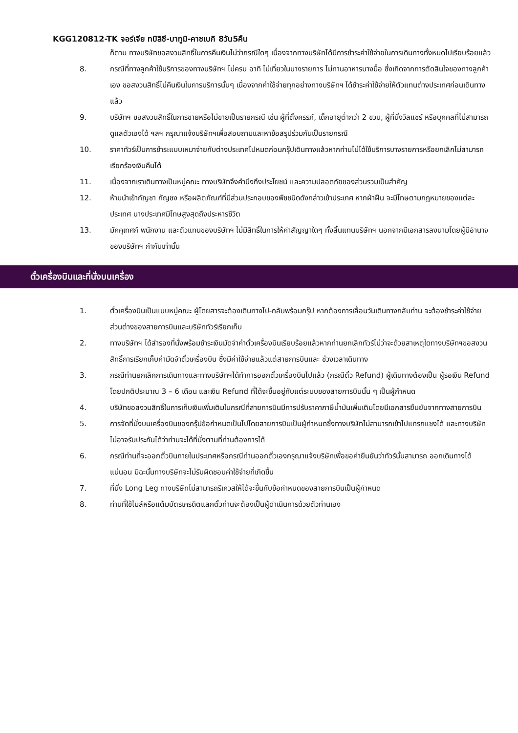KGG120812-TK จอร์เจีย ทบิลิซี-บาทูมิ-คาซเบกิ 8วัน5คืน
ก็ตาม ทางบริษัทขอสงวนสิทธิ์ในการคืนเงินไม่ว่ากรณีใดๆ เนื่องจากทางบริษัทได้มีการชำระค่าใช้จ่ายในการเดินทางทั้งหมดไปเรียบร้อยแล้ว
8. กรณีที่ทางลูกค้าใช้บริการของทางบริษัทฯ ไม่ครบ อาทิ ไม่เที่ยวในบางรายการ ไม่ทานอาหารบางมื้อ ซึ่งเกิดจากการตัดสินใจของทางลูกค้าเอง ขอสงวนสิทธิ์ไม่คืนเงินในการบริการนั้นๆ เนื่องจากค่าใช้จ่ายทุกอย่างทางบริษัทฯ ได้ชำระค่าใช้จ่ายให้ตัวแทนต่างประเทศก่อนเดินทางแล้ว
9. บริษัทฯ ขอสงวนสิทธิ์ในการขายหรือไม่ขายเป็นรายกรณี เช่น ผู้ที่ตั้งครรภ์, เด็กอายุต่ำกว่า 2 ขวบ, ผู้ที่นั่งวิลแชร์ หรือบุคคลที่ไม่สามารถดูแลตัวเองได้ ฯลฯ กรุณาแจ้งบริษัทฯเพื่อสอบถามและหาข้อสรุปร่วมกันเป็นรายกรณี
10. ราคาทัวร์เป็นการชำระแบบเหมาจ่ายกับต่างประเทศไปหมดก่อนกรุ๊ปเดินทางแล้วหากท่านไม่ได้ใช้บริการบางรายการหรือยกเลิกไม่สามารถเรียกร้องเงินคืนได้
11. เนื่องจากเราเดินทางเป็นหมู่คณะ ทางบริษัทจึงคำนึงถึงประโยชน์ และความปลอดภัยของส่วนรวมเป็นสำคัญ
12. ห้ามนำเข้ากัญชา กัญชง หรือผลิตภัณฑ์ที่มีส่วนประกอบของพืชชนิดดังกล่าวเข้าประเทศ หากฝ่าฝืน จะมีโทษตามกฎหมายของแต่ละประเทศ บางประเทศมีโทษสูงสุดถึงประหารชีวิต
13. มัคคุเทศก์ พนักงาน และตัวแทนของบริษัทฯ ไม่มีสิทธิ์ในการให้คำสัญญาใดๆ ทั้งสิ้นแทนบริษัทฯ นอกจากมีเอกสารลงนามโดยผู้มีอำนาจของบริษัทฯ กำกับเท่านั้น
ตั๋วเครื่องบินและที่นั่งบนเครื่อง
1. ตั๋วเครื่องบินเป็นแบบหมู่คณะ ผู้โดยสารจะต้องเดินทางไป-กลับพร้อมกรุ๊ป หากต้องการเลื่อนวันเดินทางกลับท่าน จะต้องชำระค่าใช้จ่ายส่วนต่างของสายการบินและบริษัททัวร์เรียกเก็บ
2. ทางบริษัทฯ ได้สำรองที่นั่งพร้อมชำระเงินมัดจำค่าตั๋วเครื่องบินเรียบร้อยแล้วหากท่านยกเลิกทัวร์ไม่ว่าจะด้วยสาเหตุใดทางบริษัทฯขอสงวนสิทธิ์การเรียกเก็บค่ามัดจำตั๋วเครื่องบิน ซึ่งมีค่าใช้จ่ายแล้วแต่สายการบินและ ช่วงเวลาเดินทาง
3. กรณีท่านยกเลิกการเดินทางและทางบริษัทฯได้ทำการออกตั๋วเครื่องบินไปแล้ว (กรณีตั๋ว Refund) ผู้เดินทางต้องเป็น ผู้รอเงิน Refund โดยปกติประมาณ 3 – 6 เดือน และเงิน Refund ที่ได้จะขึ้นอยู่กับแต่ระบบของสายการบินนั้น ๆ เป็นผู้กำหนด
4. บริษัทขอสงวนสิทธิ์ในการเก็บเงินเพิ่มเติมในกรณีที่สายการบินมีการปรับราคาภาษีน้ำมันเพิ่มเติมโดยมีเอกสารยืนยันจากทางสายการบิน
5. การจัดที่นั่งบนเครื่องบินของกรุ๊ปข้อกำหนดเป็นไปโดยสายการบินเป็นผู้กำหนดซึ่งทางบริษัทไม่สามารถเข้าไปแทรกแซงได้ และทางบริษัทไม่อาจรับประกันได้ว่าท่านจะได้ที่นั่งตามที่ท่านต้องการได้
6. กรณีท่านที่จะออกตั๋วบินภายในประเทศหรือกรณีท่านออกตั๋วเองกรุณาแจ้งบริษัทเพื่อขอคำยืนยันว่าทัวร์นั้นสามารถ ออกเดินทางได้แน่นอน มิฉะนั้นทางบริษัทจะไม่รับผิดชอบค่าใช้จ่ายที่เกิดขึ้น
7. ที่นั่ง Long Leg ทางบริษัทไม่สามารถรีเควสให้ได้จะขึ้นกับข้อกำหนดของสายการบินเป็นผู้กำหนด
8. ท่านที่ใช้ไมล์หรือแต้มบัตรเครดิตแลกตั๋วท่านจะต้องเป็นผู้ดำเนินการด้วยตัวท่านเอง